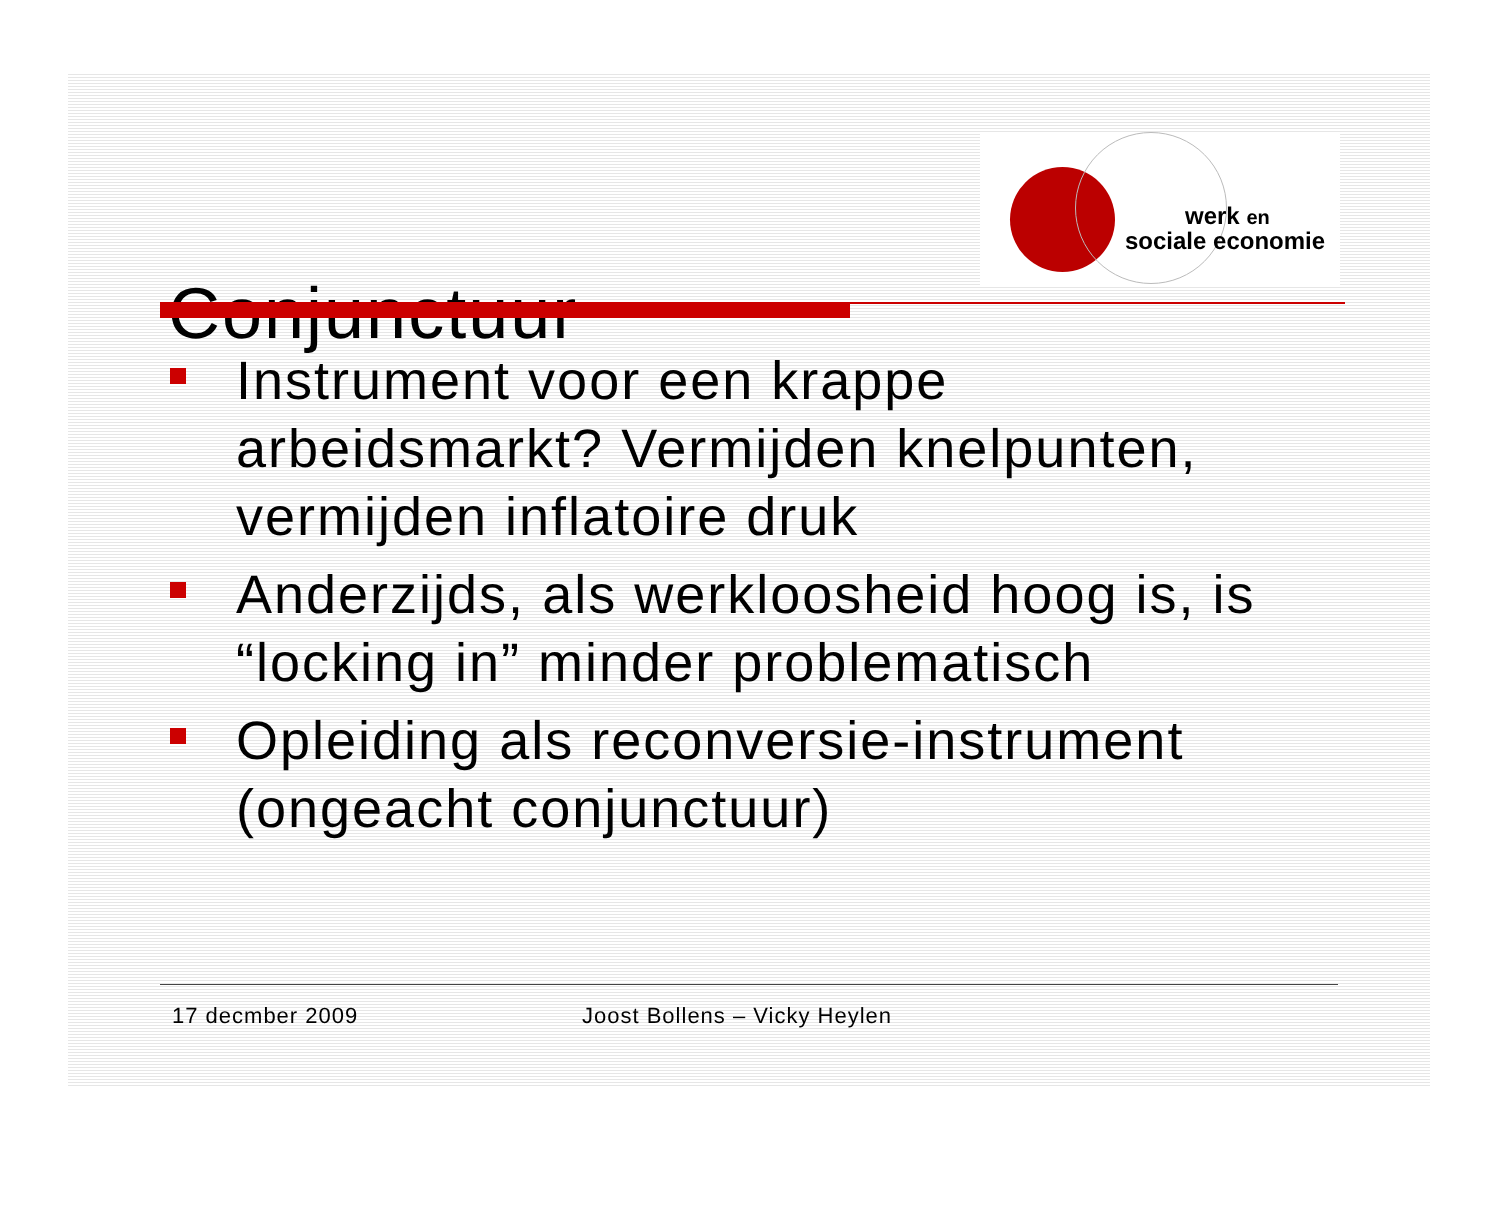Conjunctuur
werk en
sociale economie
Instrument voor een krappe arbeidsmarkt? Vermijden knelpunten, vermijden inflatoire druk
Anderzijds, als werkloosheid hoog is, is “locking in” minder problematisch
Opleiding als reconversie-instrument (ongeacht conjunctuur)
17 decmber 2009 Joost Bollens – Vicky Heylen